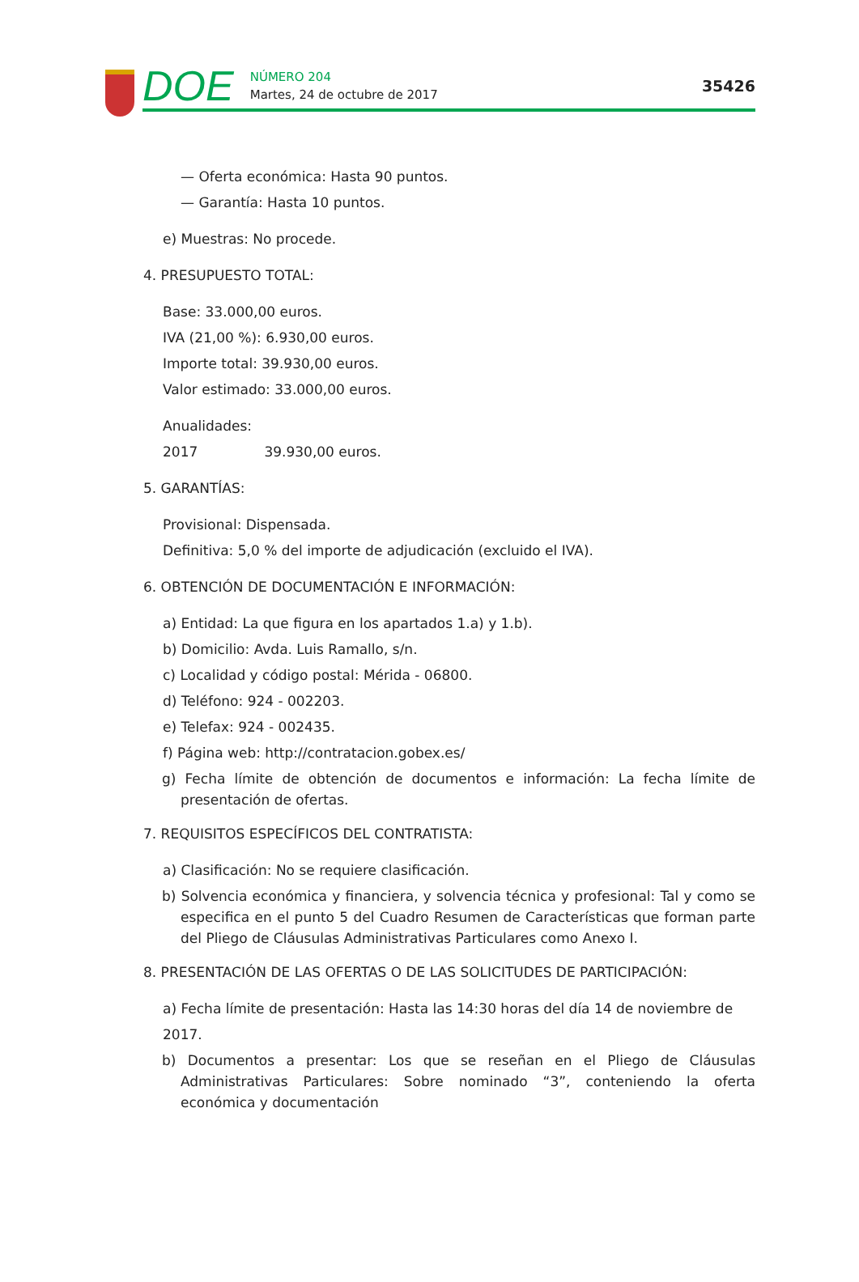DOE
NÚMERO 204
Martes, 24 de octubre de 2017
35426
— Oferta económica: Hasta 90 puntos.
— Garantía: Hasta 10 puntos.
e) Muestras: No procede.
4. PRESUPUESTO TOTAL:
Base: 33.000,00 euros.
IVA (21,00 %): 6.930,00 euros.
Importe total: 39.930,00 euros.
Valor estimado: 33.000,00 euros.
Anualidades:
2017 39.930,00 euros.
5. GARANTÍAS:
Provisional: Dispensada.
Definitiva: 5,0 % del importe de adjudicación (excluido el IVA).
6. OBTENCIÓN DE DOCUMENTACIÓN E INFORMACIÓN:
a) Entidad: La que figura en los apartados 1.a) y 1.b).
b) Domicilio: Avda. Luis Ramallo, s/n.
c) Localidad y código postal: Mérida - 06800.
d) Teléfono: 924 - 002203.
e) Telefax: 924 - 002435.
f) Página web: http://contratacion.gobex.es/
g) Fecha límite de obtención de documentos e información: La fecha límite de presentación de ofertas.
7. REQUISITOS ESPECÍFICOS DEL CONTRATISTA:
a) Clasificación: No se requiere clasificación.
b) Solvencia económica y financiera, y solvencia técnica y profesional: Tal y como se especifica en el punto 5 del Cuadro Resumen de Características que forman parte del Pliego de Cláusulas Administrativas Particulares como Anexo I.
8. PRESENTACIÓN DE LAS OFERTAS O DE LAS SOLICITUDES DE PARTICIPACIÓN:
a) Fecha límite de presentación: Hasta las 14:30 horas del día 14 de noviembre de 2017.
b) Documentos a presentar: Los que se reseñan en el Pliego de Cláusulas Administrativas Particulares: Sobre nominado “3”, conteniendo la oferta económica y documentación